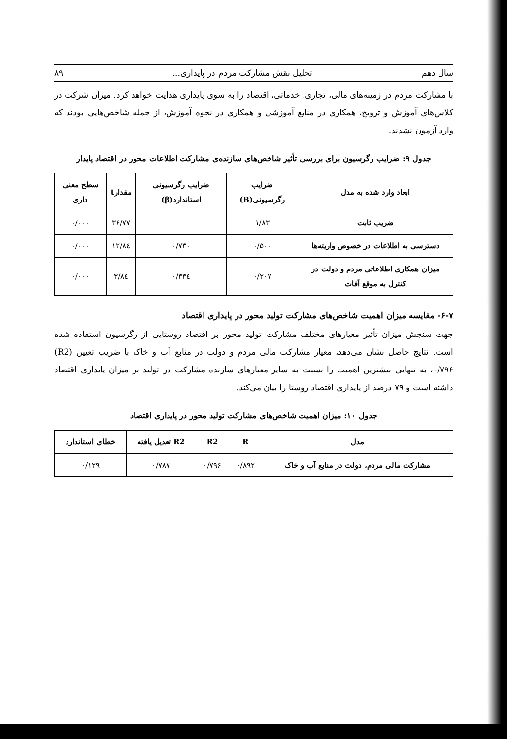سال دهم تحلیل نقش مشارکت مردم در پایداری... ۸۹
با مشارکت مردم در زمینه‌های مالی، تجاری، خدماتی، اقتصاد را به سوی پایداری هدایت خواهد کرد. میزان شرکت در کلاس‌های آموزش و ترویج، همکاری در منابع آموزشی و همکاری در نحوه آموزش، از جمله شاخص‌هایی بودند که وارد آزمون نشدند.
جدول ۹: ضرایب رگرسیون برای بررسی تأثیر شاخص‌های سازنده‌ی مشارکت اطلاعات محور در اقتصاد پایدار
| ابعاد وارد شده به مدل | ضرایب رگرسیونی(B) | ضرایب رگرسیونی استاندارد(β) | مقدارt | سطح معنی داری |
| --- | --- | --- | --- | --- |
| ضریب ثابت | ۱/۸۳ | | ۳۶/۷۷ | ۰/۰۰۰ |
| دسترسی به اطلاعات در خصوص واریته‌ها | ۰/۵۰۰ | ۰/۷۳۰ | ۱۲/۸٤ | ۰/۰۰۰ |
| میزان همکاری اطلاعاتی مردم و دولت در کنترل به موقع آفات | ۰/۲۰۷ | ۰/۳۳٤ | ۳/۸٤ | ۰/۰۰۰ |
۶-۷- مقایسه میزان اهمیت شاخص‌های مشارکت تولید محور در پایداری اقتصاد
جهت سنجش میزان تأثیر معیارهای مختلف مشارکت تولید محور بر اقتصاد روستایی از رگرسیون استفاده شده است. نتایج حاصل نشان می‌دهد، معیار مشارکت مالی مردم و دولت در منابع آب و خاک با ضریب تعیین (R2) ۰/۷۹۶، به تنهایی بیشترین اهمیت را نسبت به سایر معیارهای سازنده مشارکت در تولید بر میزان پایداری اقتصاد داشته است و ۷۹ درصد از پایداری اقتصاد روستا را بیان می‌کند.
جدول ۱۰: میزان اهمیت شاخص‌های مشارکت تولید محور در پایداری اقتصاد
| مدل | R | R2 | R2 تعدیل یافته | خطای استاندارد |
| --- | --- | --- | --- | --- |
| مشارکت مالی مردم، دولت در منابع آب و خاک | ۰/۸۹۲ | ۰/۷۹۶ | ۰/۷۸۷ | ۰/۱۲۹ |